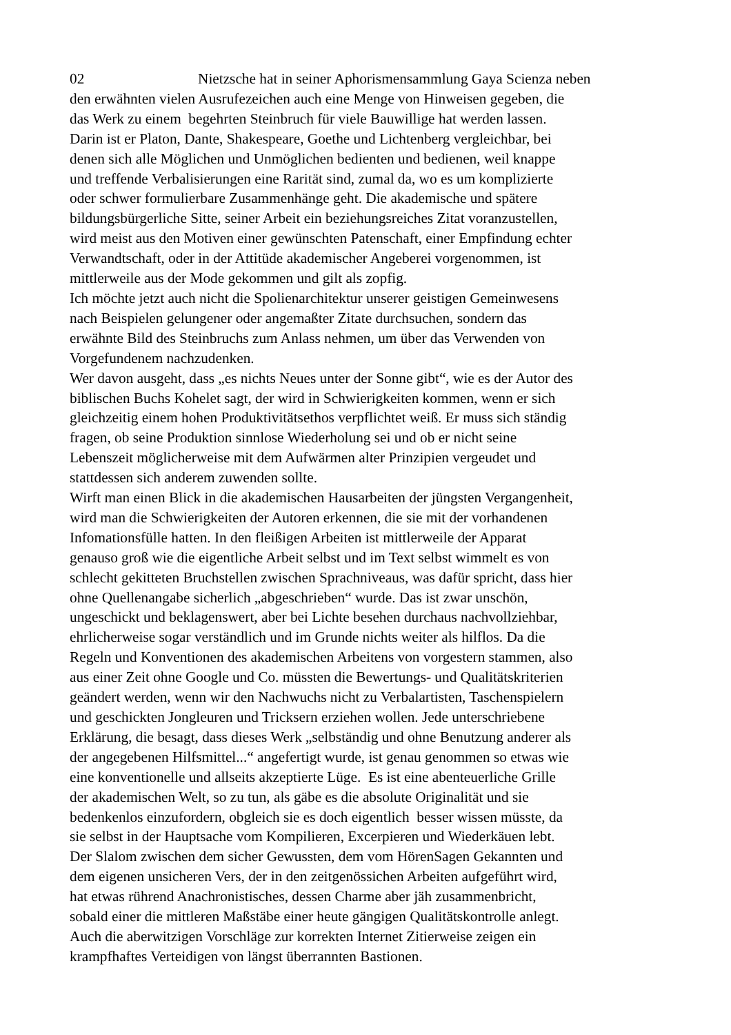02 Nietzsche hat in seiner Aphorismensammlung Gaya Scienza neben
den erwähnten vielen Ausrufezeichen auch eine Menge von Hinweisen gegeben, die
das Werk zu einem begehrten Steinbruch für viele Bauwillige hat werden lassen.
Darin ist er Platon, Dante, Shakespeare, Goethe und Lichtenberg vergleichbar, bei
denen sich alle Möglichen und Unmöglichen bedienten und bedienen, weil knappe
und treffende Verbalisierungen eine Rarität sind, zumal da, wo es um komplizierte
oder schwer formulierbare Zusammenhänge geht. Die akademische und spätere
bildungsbürgerliche Sitte, seiner Arbeit ein beziehungsreiches Zitat voranzustellen,
wird meist aus den Motiven einer gewünschten Patenschaft, einer Empfindung echter
Verwandtschaft, oder in der Attitüde akademischer Angeberei vorgenommen, ist
mittlerweile aus der Mode gekommen und gilt als zopfig.
Ich möchte jetzt auch nicht die Spolienarchitektur unserer geistigen Gemeinwesens
nach Beispielen gelungener oder angemaßter Zitate durchsuchen, sondern das
erwähnte Bild des Steinbruchs zum Anlass nehmen, um über das Verwenden von
Vorgefundenem nachzudenken.
Wer davon ausgeht, dass „es nichts Neues unter der Sonne gibt“, wie es der Autor des
biblischen Buchs Kohelet sagt, der wird in Schwierigkeiten kommen, wenn er sich
gleichzeitig einem hohen Produktivitätsethos verpflichtet weiß. Er muss sich ständig
fragen, ob seine Produktion sinnlose Wiederholung sei und ob er nicht seine
Lebenszeit möglicherweise mit dem Aufwärmen alter Prinzipien vergeudet und
stattdessen sich anderem zuwenden sollte.
Wirft man einen Blick in die akademischen Hausarbeiten der jüngsten Vergangenheit,
wird man die Schwierigkeiten der Autoren erkennen, die sie mit der vorhandenen
Infomationsfülle hatten. In den fleißigen Arbeiten ist mittlerweile der Apparat
genauso groß wie die eigentliche Arbeit selbst und im Text selbst wimmelt es von
schlecht gekitteten Bruchstellen zwischen Sprachniveaus, was dafür spricht, dass hier
ohne Quellenangabe sicherlich „abgeschrieben“ wurde. Das ist zwar unschön,
ungeschickt und beklagenswert, aber bei Lichte besehen durchaus nachvollziehbar,
ehrlicherweise sogar verständlich und im Grunde nichts weiter als hilflos. Da die
Regeln und Konventionen des akademischen Arbeitens von vorgestern stammen, also
aus einer Zeit ohne Google und Co. müssten die Bewertungs- und Qualitätskriterien
geändert werden, wenn wir den Nachwuchs nicht zu Verbalartisten, Taschenspielern
und geschickten Jongleuren und Tricksern erziehen wollen. Jede unterschriebene
Erklärung, die besagt, dass dieses Werk „selbständig und ohne Benutzung anderer als
der angegebenen Hilfsmittel...“ angefertigt wurde, ist genau genommen so etwas wie
eine konventionelle und allseits akzeptierte Lüge. Es ist eine abenteuerliche Grille
der akademischen Welt, so zu tun, als gäbe es die absolute Originalität und sie
bedenkenlos einzufordern, obgleich sie es doch eigentlich besser wissen müsste, da
sie selbst in der Hauptsache vom Kompilieren, Excerpieren und Wiederkäuen lebt.
Der Slalom zwischen dem sicher Gewussten, dem vom HörenSagen Gekannten und
dem eigenen unsicheren Vers, der in den zeitgenössichen Arbeiten aufgeführt wird,
hat etwas rührend Anachronistisches, dessen Charme aber jäh zusammenbricht,
sobald einer die mittleren Maßstäbe einer heute gängigen Qualitätskontrolle anlegt.
Auch die aberwitzigen Vorschläge zur korrekten Internet Zitierweise zeigen ein
krampfhaftes Verteidigen von längst überrannten Bastionen.